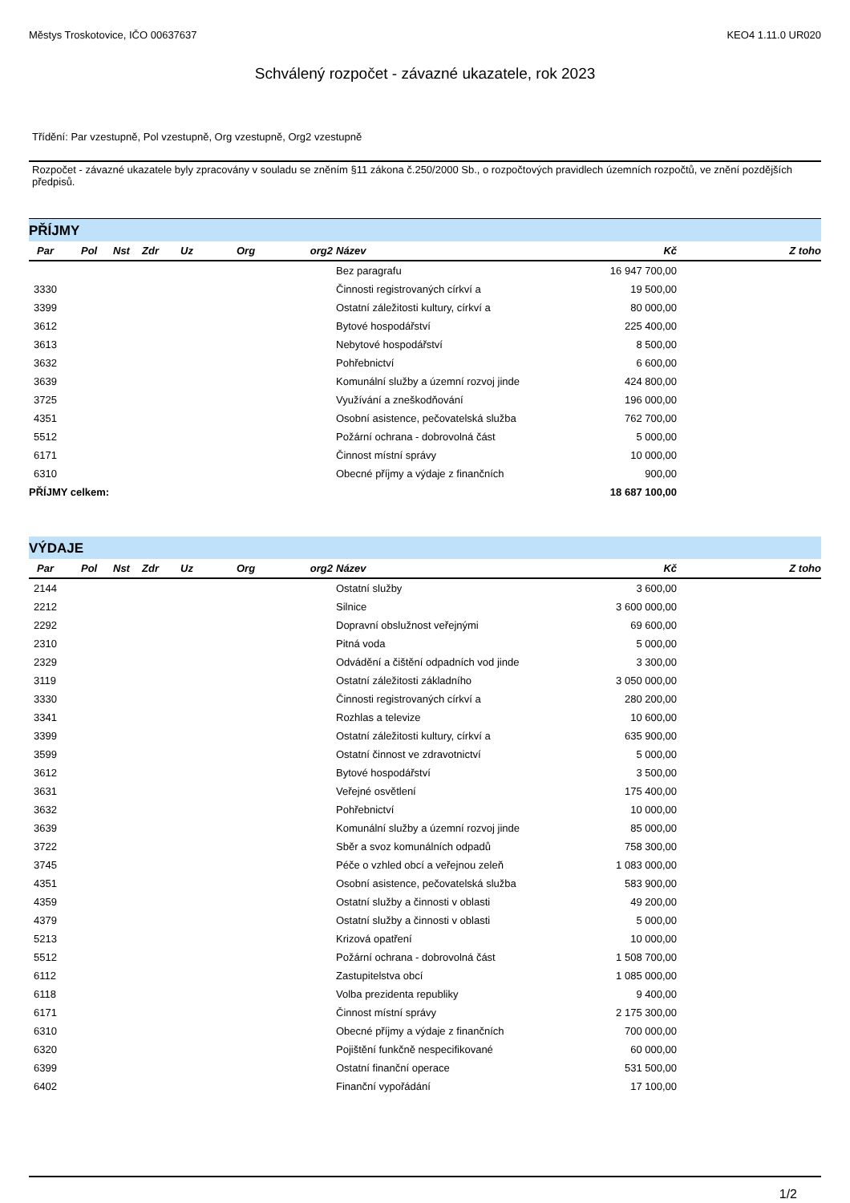Městys Troskotovice, IČO 00637637 KEO4 1.11.0 UR020
Schválený rozpočet - závazné ukazatele, rok 2023
Třídění: Par vzestupně, Pol vzestupně, Org vzestupně, Org2 vzestupně
Rozpočet - závazné ukazatele byly zpracovány v souladu se zněním §11 zákona č.250/2000 Sb., o rozpočtových pravidlech územních rozpočtů, ve znění pozdějších předpisů.
PŘÍJMY
| Par | Pol | Nst | Zdr | Uz | Org | org2 | Název | Kč | Z toho |
| --- | --- | --- | --- | --- | --- | --- | --- | --- | --- |
| | | | | | | | Bez paragrafu | 16 947 700,00 | |
| 3330 | | | | | | | Činnosti registrovaných církví a | 19 500,00 | |
| 3399 | | | | | | | Ostatní záležitosti kultury, církví a | 80 000,00 | |
| 3612 | | | | | | | Bytové hospodářství | 225 400,00 | |
| 3613 | | | | | | | Nebytové hospodářství | 8 500,00 | |
| 3632 | | | | | | | Pohřebnictví | 6 600,00 | |
| 3639 | | | | | | | Komunální služby a územní rozvoj jinde | 424 800,00 | |
| 3725 | | | | | | | Využívání a zneškodňování | 196 000,00 | |
| 4351 | | | | | | | Osobní asistence, pečovatelská služba | 762 700,00 | |
| 5512 | | | | | | | Požární ochrana - dobrovolná část | 5 000,00 | |
| 6171 | | | | | | | Činnost místní správy | 10 000,00 | |
| 6310 | | | | | | | Obecné příjmy a výdaje z finančních | 900,00 | |
| PŘÍJMY celkem: | | | | | | | | 18 687 100,00 | |
VÝDAJE
| Par | Pol | Nst | Zdr | Uz | Org | org2 | Název | Kč | Z toho |
| --- | --- | --- | --- | --- | --- | --- | --- | --- | --- |
| 2144 | | | | | | | Ostatní služby | 3 600,00 | |
| 2212 | | | | | | | Silnice | 3 600 000,00 | |
| 2292 | | | | | | | Dopravní obslužnost veřejnými | 69 600,00 | |
| 2310 | | | | | | | Pitná voda | 5 000,00 | |
| 2329 | | | | | | | Odvádění a čištění odpadních vod jinde | 3 300,00 | |
| 3119 | | | | | | | Ostatní záležitosti základního | 3 050 000,00 | |
| 3330 | | | | | | | Činnosti registrovaných církví a | 280 200,00 | |
| 3341 | | | | | | | Rozhlas a televize | 10 600,00 | |
| 3399 | | | | | | | Ostatní záležitosti kultury, církví a | 635 900,00 | |
| 3599 | | | | | | | Ostatní činnost ve zdravotnictví | 5 000,00 | |
| 3612 | | | | | | | Bytové hospodářství | 3 500,00 | |
| 3631 | | | | | | | Veřejné osvětlení | 175 400,00 | |
| 3632 | | | | | | | Pohřebnictví | 10 000,00 | |
| 3639 | | | | | | | Komunální služby a územní rozvoj jinde | 85 000,00 | |
| 3722 | | | | | | | Sběr a svoz komunálních odpadů | 758 300,00 | |
| 3745 | | | | | | | Péče o vzhled obcí a veřejnou zeleň | 1 083 000,00 | |
| 4351 | | | | | | | Osobní asistence, pečovatelská služba | 583 900,00 | |
| 4359 | | | | | | | Ostatní služby a činnosti v oblasti | 49 200,00 | |
| 4379 | | | | | | | Ostatní služby a činnosti v oblasti | 5 000,00 | |
| 5213 | | | | | | | Krizová opatření | 10 000,00 | |
| 5512 | | | | | | | Požární ochrana - dobrovolná část | 1 508 700,00 | |
| 6112 | | | | | | | Zastupitelstva obcí | 1 085 000,00 | |
| 6118 | | | | | | | Volba prezidenta republiky | 9 400,00 | |
| 6171 | | | | | | | Činnost místní správy | 2 175 300,00 | |
| 6310 | | | | | | | Obecné příjmy a výdaje z finančních | 700 000,00 | |
| 6320 | | | | | | | Pojištění funkčně nespecifikované | 60 000,00 | |
| 6399 | | | | | | | Ostatní finanční operace | 531 500,00 | |
| 6402 | | | | | | | Finanční vypořádání | 17 100,00 | |
1/2